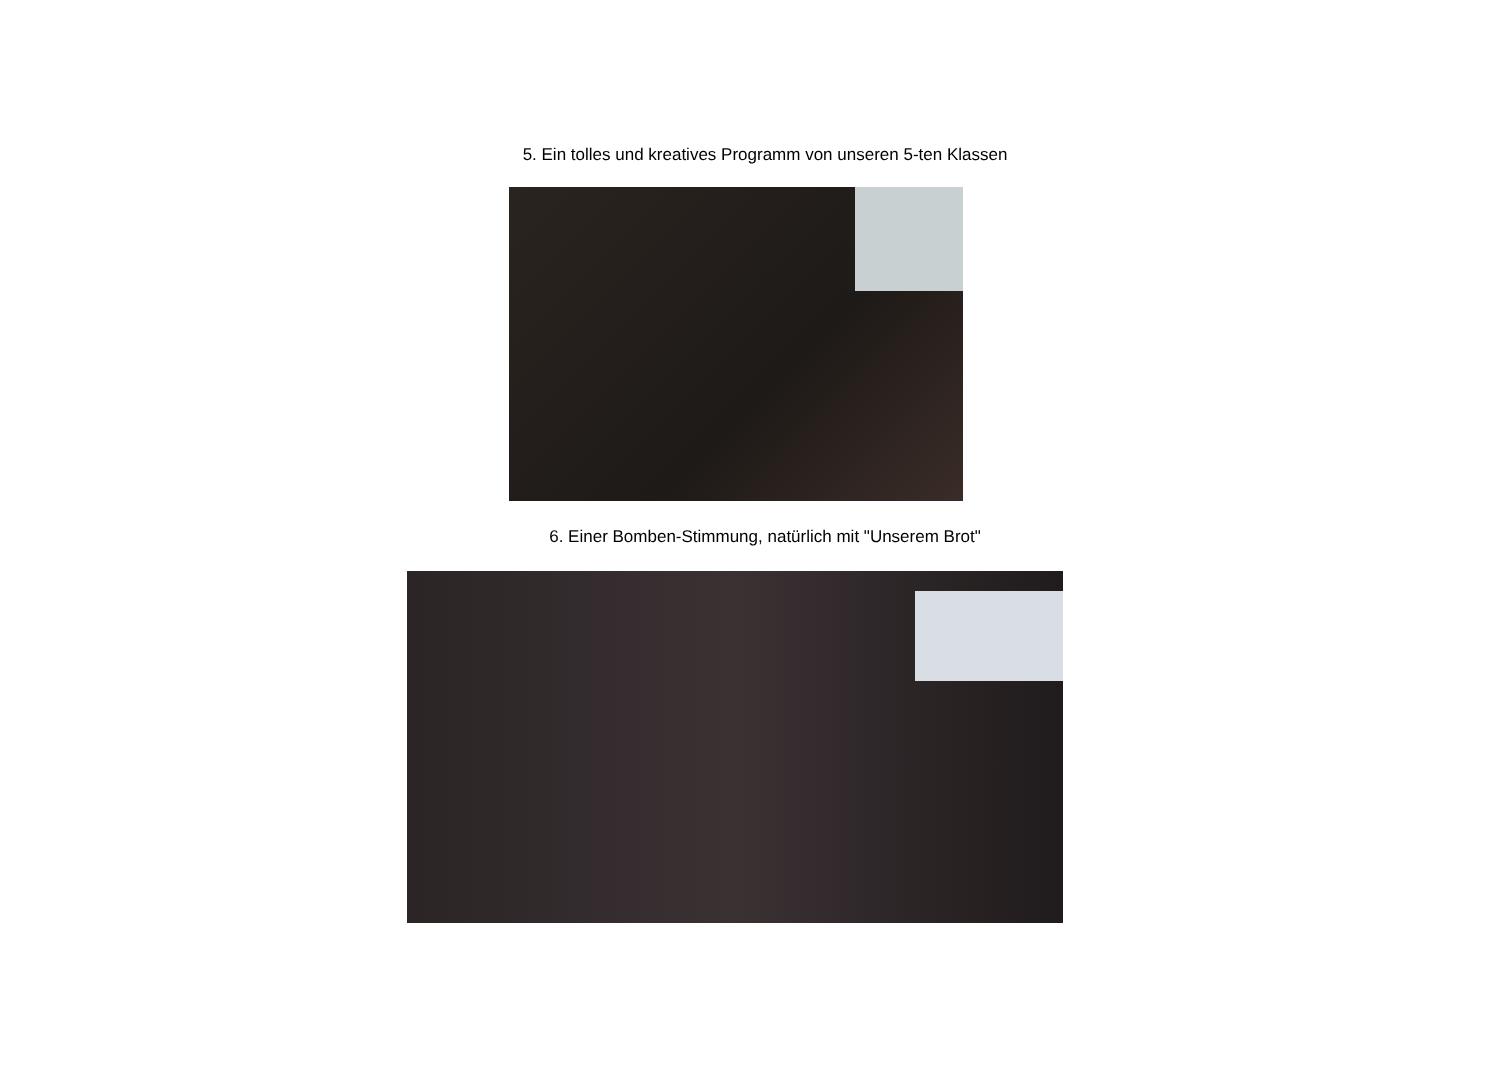5. Ein tolles und kreatives Programm von unseren 5-ten Klassen
6. Einer Bomben-Stimmung, natürlich mit "Unserem Brot"